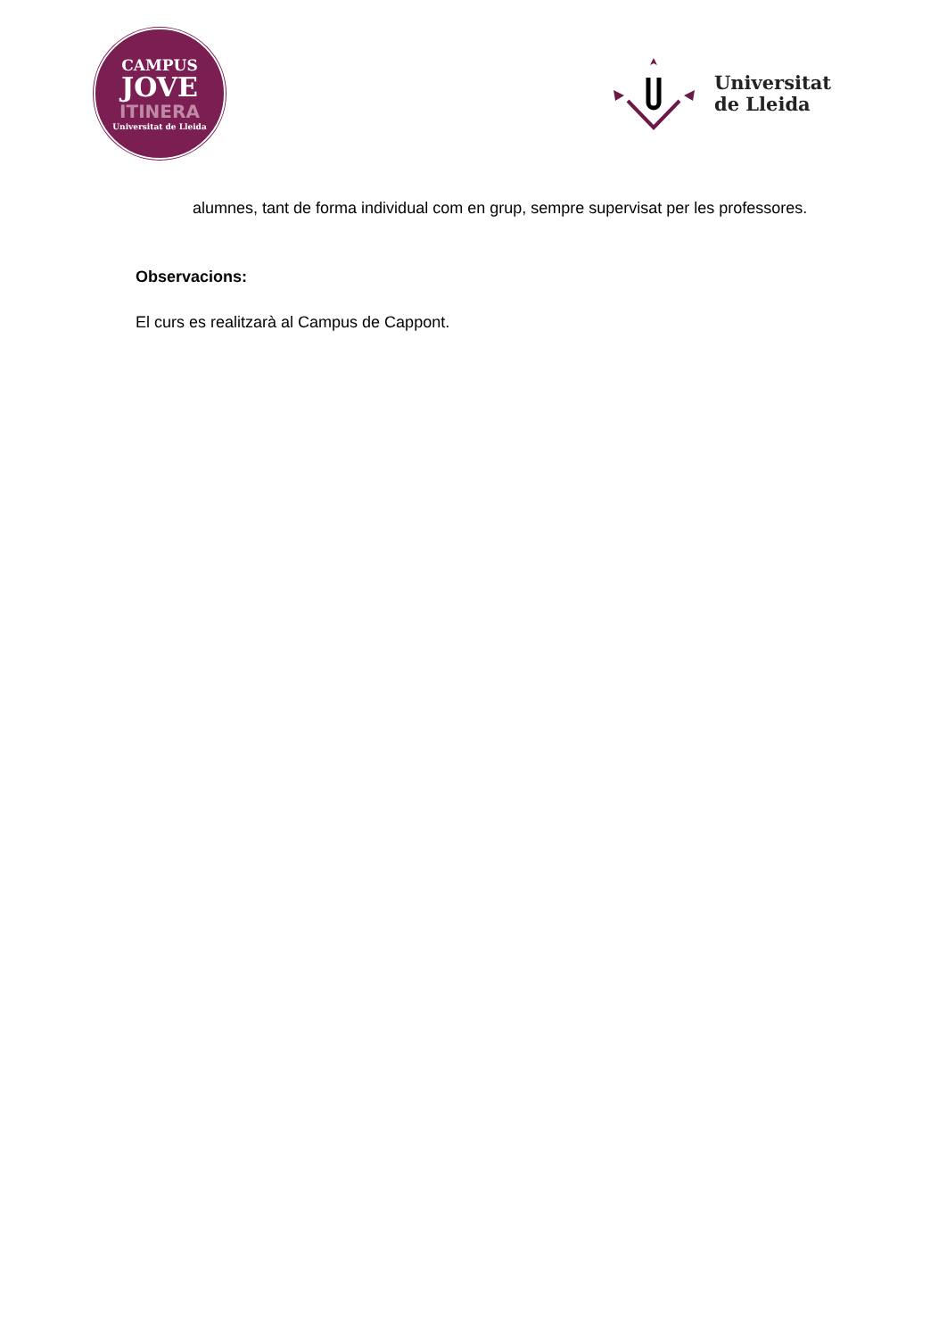CAMPUS
JOVE
ITINERA
Universitat de Lleida
Universitat
de Lleida
alumnes, tant de forma individual com en grup, sempre supervisat per les professores.
Observacions:
El curs es realitzarà al Campus de Cappont.